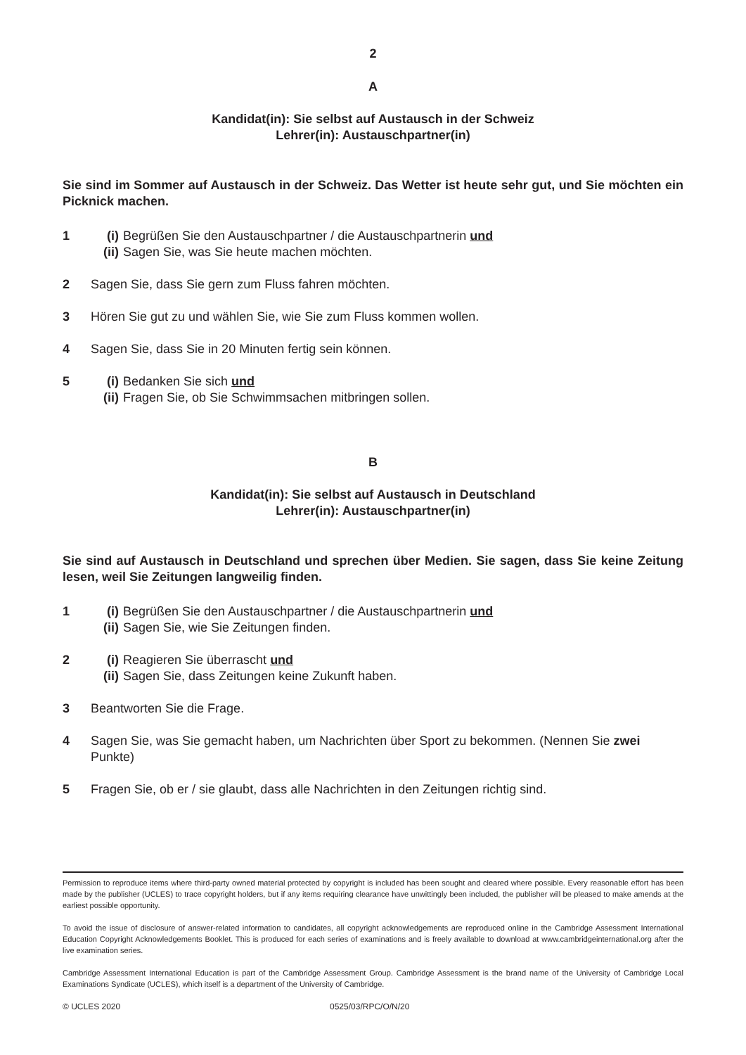2
A
Kandidat(in): Sie selbst auf Austausch in der Schweiz
Lehrer(in): Austauschpartner(in)
Sie sind im Sommer auf Austausch in der Schweiz. Das Wetter ist heute sehr gut, und Sie möchten ein Picknick machen.
1 (i) Begrüßen Sie den Austauschpartner / die Austauschpartnerin und
(ii) Sagen Sie, was Sie heute machen möchten.
2 Sagen Sie, dass Sie gern zum Fluss fahren möchten.
3 Hören Sie gut zu und wählen Sie, wie Sie zum Fluss kommen wollen.
4 Sagen Sie, dass Sie in 20 Minuten fertig sein können.
5 (i) Bedanken Sie sich und
(ii) Fragen Sie, ob Sie Schwimmsachen mitbringen sollen.
B
Kandidat(in): Sie selbst auf Austausch in Deutschland
Lehrer(in): Austauschpartner(in)
Sie sind auf Austausch in Deutschland und sprechen über Medien. Sie sagen, dass Sie keine Zeitung lesen, weil Sie Zeitungen langweilig finden.
1 (i) Begrüßen Sie den Austauschpartner / die Austauschpartnerin und
(ii) Sagen Sie, wie Sie Zeitungen finden.
2 (i) Reagieren Sie überrascht und
(ii) Sagen Sie, dass Zeitungen keine Zukunft haben.
3 Beantworten Sie die Frage.
4 Sagen Sie, was Sie gemacht haben, um Nachrichten über Sport zu bekommen. (Nennen Sie zwei Punkte)
5 Fragen Sie, ob er / sie glaubt, dass alle Nachrichten in den Zeitungen richtig sind.
Permission to reproduce items where third-party owned material protected by copyright is included has been sought and cleared where possible. Every reasonable effort has been made by the publisher (UCLES) to trace copyright holders, but if any items requiring clearance have unwittingly been included, the publisher will be pleased to make amends at the earliest possible opportunity.
To avoid the issue of disclosure of answer-related information to candidates, all copyright acknowledgements are reproduced online in the Cambridge Assessment International Education Copyright Acknowledgements Booklet. This is produced for each series of examinations and is freely available to download at www.cambridgeinternational.org after the live examination series.
Cambridge Assessment International Education is part of the Cambridge Assessment Group. Cambridge Assessment is the brand name of the University of Cambridge Local Examinations Syndicate (UCLES), which itself is a department of the University of Cambridge.
© UCLES 2020 0525/03/RPC/O/N/20